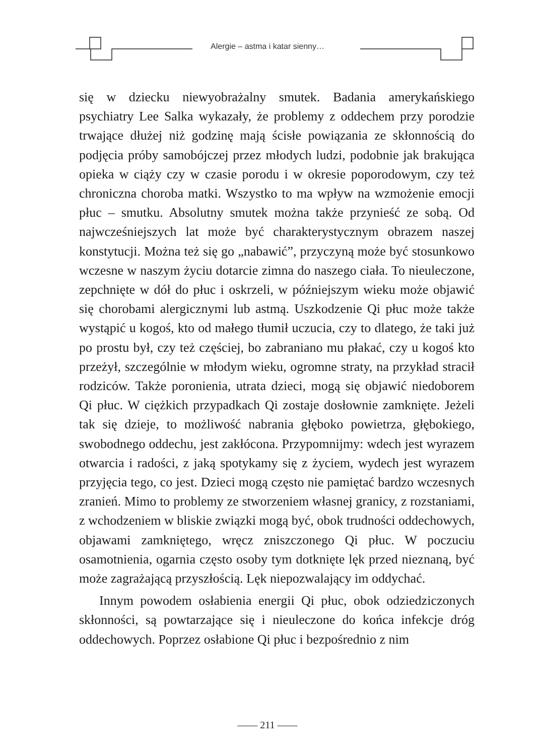Alergie – astma i katar sienny…
się w dziecku niewyobrażalny smutek. Badania amerykańskiego psychiatry Lee Salka wykazały, że problemy z oddechem przy porodzie trwające dłużej niż godzinę mają ścisłe powiązania ze skłonnością do podjęcia próby samobójczej przez młodych ludzi, podobnie jak brakująca opieka w ciąży czy w czasie porodu i w okresie poporodowym, czy też chroniczna choroba matki. Wszystko to ma wpływ na wzmożenie emocji płuc – smutku. Absolutny smutek można także przynieść ze sobą. Od najwcześniejszych lat może być charakterystycznym obrazem naszej konstytucji. Można też się go „nabawić”, przyczyną może być stosunkowo wczesne w naszym życiu dotarcie zimna do naszego ciała. To nieuleczone, zepchnięte w dół do płuc i oskrzeli, w późniejszym wieku może objawić się chorobami alergicznymi lub astmą. Uszkodzenie Qi płuc może także wystąpić u kogoś, kto od małego tłumił uczucia, czy to dlatego, że taki już po prostu był, czy też częściej, bo zabraniano mu płakać, czy u kogoś kto przeżył, szczególnie w młodym wieku, ogromne straty, na przykład stracił rodziców. Także poronienia, utrata dzieci, mogą się objawić niedoborem Qi płuc. W ciężkich przypadkach Qi zostaje dosłownie zamknięte. Jeżeli tak się dzieje, to możliwość nabrania głęboko powietrza, głębokiego, swobodnego oddechu, jest zakłócona. Przypomnijmy: wdech jest wyrazem otwarcia i radości, z jaką spotykamy się z życiem, wydech jest wyrazem przyjęcia tego, co jest. Dzieci mogą często nie pamiętać bardzo wczesnych zranień. Mimo to problemy ze stworzeniem własnej granicy, z rozstaniami, z wchodzeniem w bliskie związki mogą być, obok trudności oddechowych, objawami zamkniętego, wręcz zniszczonego Qi płuc. W poczuciu osamotnienia, ogarnia często osoby tym dotknięte lęk przed nieznaną, być może zagrażającą przyszłością. Lęk niepozwalający im oddychać.
Innym powodem osłabienia energii Qi płuc, obok odziedziczonych skłonności, są powtarzające się i nieuleczone do końca infekcje dróg oddechowych. Poprzez osłabione Qi płuc i bezpośrednio z nim
—— 211 ——